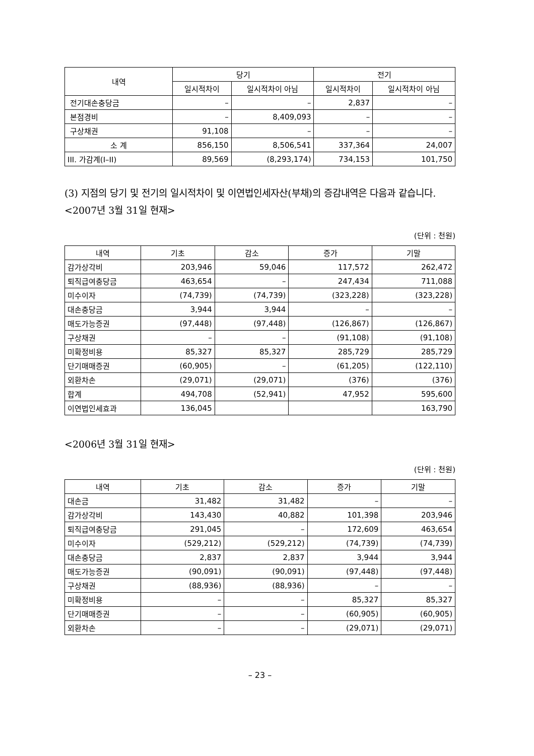| 내역 | 당기 | | 전기 | |
| --- | --- | --- | --- | --- |
| | 일시적차이 | 일시적차이 아님 | 일시적차이 | 일시적차이 아님 |
| 전기대손충당금 | – | – | 2,837 | – |
| 본점경비 | – | 8,409,093 | – | – |
| 구상채권 | 91,108 | – | – | – |
| 소 계 | 856,150 | 8,506,541 | 337,364 | 24,007 |
| III. 가감계(I–II) | 89,569 | (8,293,174) | 734,153 | 101,750 |
(3) 지점의 당기 및 전기의 일시적차이 및 이연법인세자산(부채)의 증감내역은 다음과 같습니다.
<2007년 3월 31일 현재>
(단위 : 천원)
| 내역 | 기초 | 감소 | 증가 | 기말 |
| --- | --- | --- | --- | --- |
| 감가상각비 | 203,946 | 59,046 | 117,572 | 262,472 |
| 퇴직급여충당금 | 463,654 | – | 247,434 | 711,088 |
| 미수이자 | (74,739) | (74,739) | (323,228) | (323,228) |
| 대손충당금 | 3,944 | 3,944 | – | – |
| 매도가능증권 | (97,448) | (97,448) | (126,867) | (126,867) |
| 구상채권 | – | – | (91,108) | (91,108) |
| 미확정비용 | 85,327 | 85,327 | 285,729 | 285,729 |
| 단기매매증권 | (60,905) | – | (61,205) | (122,110) |
| 외환차손 | (29,071) | (29,071) | (376) | (376) |
| 합계 | 494,708 | (52,941) | 47,952 | 595,600 |
| 이연법인세효과 | 136,045 | | | 163,790 |
<2006년 3월 31일 현재>
(단위 : 천원)
| 내역 | 기초 | 감소 | 증가 | 기말 |
| --- | --- | --- | --- | --- |
| 대손금 | 31,482 | 31,482 | – | – |
| 감가상각비 | 143,430 | 40,882 | 101,398 | 203,946 |
| 퇴직급여충당금 | 291,045 | – | 172,609 | 463,654 |
| 미수이자 | (529,212) | (529,212) | (74,739) | (74,739) |
| 대손충당금 | 2,837 | 2,837 | 3,944 | 3,944 |
| 매도가능증권 | (90,091) | (90,091) | (97,448) | (97,448) |
| 구상채권 | (88,936) | (88,936) | – | – |
| 미확정비용 | – | – | 85,327 | 85,327 |
| 단기매매증권 | – | – | (60,905) | (60,905) |
| 외환차손 | – | – | (29,071) | (29,071) |
– 23 –